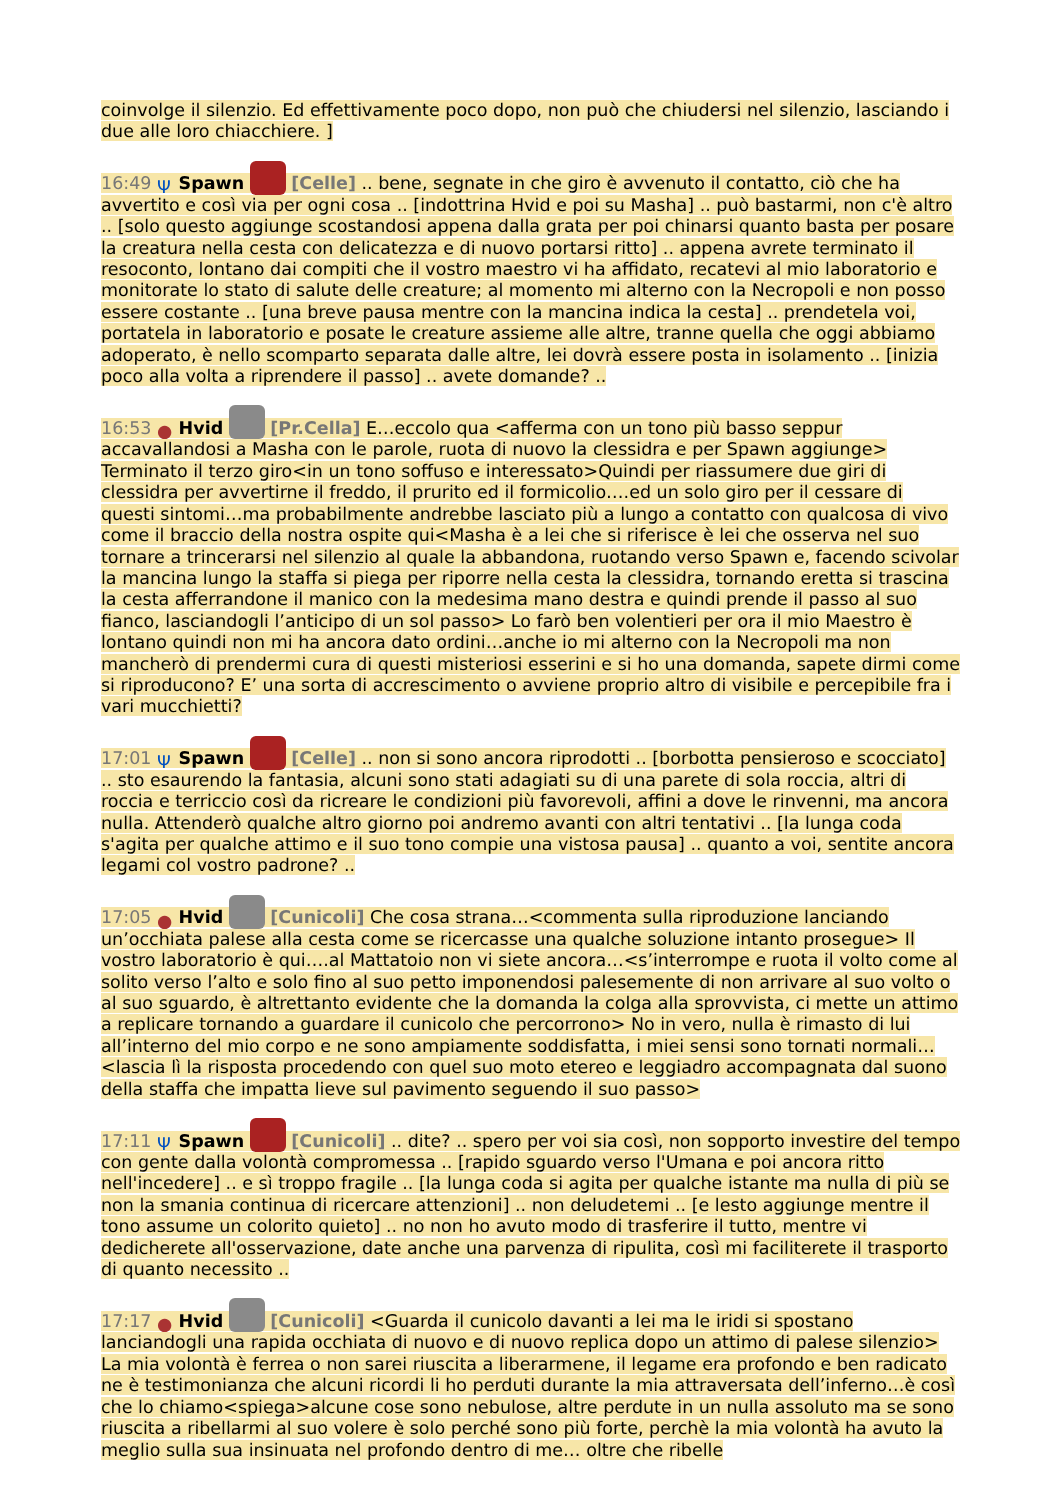coinvolge il silenzio. Ed effettivamente poco dopo, non può che chiudersi nel silenzio, lasciando i due alle loro chiacchiere. ]
16:49 Ψ Spawn [Celle] .. bene, segnate in che giro è avvenuto il contatto, ciò che ha avvertito e così via per ogni cosa .. [indottrina Hvid e poi su Masha] .. può bastarmi, non c'è altro .. [solo questo aggiunge scostandosi appena dalla grata per poi chinarsi quanto basta per posare la creatura nella cesta con delicatezza e di nuovo portarsi ritto] .. appena avrete terminato il resoconto, lontano dai compiti che il vostro maestro vi ha affidato, recatevi al mio laboratorio e monitorate lo stato di salute delle creature; al momento mi alterno con la Necropoli e non posso essere costante .. [una breve pausa mentre con la mancina indica la cesta] .. prendetela voi, portatela in laboratorio e posate le creature assieme alle altre, tranne quella che oggi abbiamo adoperato, è nello scomparto separata dalle altre, lei dovrà essere posta in isolamento .. [inizia poco alla volta a riprendere il passo] .. avete domande? ..
16:53 ● Hvid [Pr.Cella] E…eccolo qua <afferma con un tono più basso seppur accavallandosi a Masha con le parole, ruota di nuovo la clessidra e per Spawn aggiunge> Terminato il terzo giro<in un tono soffuso e interessato>Quindi per riassumere due giri di clessidra per avvertirne il freddo, il prurito ed il formicolio….ed un solo giro per il cessare di questi sintomi…ma probabilmente andrebbe lasciato più a lungo a contatto con qualcosa di vivo come il braccio della nostra ospite qui<Masha è a lei che si riferisce è lei che osserva nel suo tornare a trincerarsi nel silenzio al quale la abbandona, ruotando verso Spawn e, facendo scivolar la mancina lungo la staffa si piega per riporre nella cesta la clessidra, tornando eretta si trascina la cesta afferrandone il manico con la medesima mano destra e quindi prende il passo al suo fianco, lasciandogli l’anticipo di un sol passo> Lo farò ben volentieri per ora il mio Maestro è lontano quindi non mi ha ancora dato ordini…anche io mi alterno con la Necropoli ma non mancherò di prendermi cura di questi misteriosi esserini e si ho una domanda, sapete dirmi come si riproducono? E’ una sorta di accrescimento o avviene proprio altro di visibile e percepibile fra i vari mucchietti?
17:01 Ψ Spawn [Celle] .. non si sono ancora riprodotti .. [borbotta pensieroso e scocciato] .. sto esaurendo la fantasia, alcuni sono stati adagiati su di una parete di sola roccia, altri di roccia e terriccio così da ricreare le condizioni più favorevoli, affini a dove le rinvenni, ma ancora nulla. Attenderò qualche altro giorno poi andremo avanti con altri tentativi .. [la lunga coda s'agita per qualche attimo e il suo tono compie una vistosa pausa] .. quanto a voi, sentite ancora legami col vostro padrone? ..
17:05 ● Hvid [Cunicoli] Che cosa strana…<commenta sulla riproduzione lanciando un’occhiata palese alla cesta come se ricercasse una qualche soluzione intanto prosegue> Il vostro laboratorio è qui….al Mattatoio non vi siete ancora…<s’interrompe e ruota il volto come al solito verso l’alto e solo fino al suo petto imponendosi palesemente di non arrivare al suo volto o al suo sguardo, è altrettanto evidente che la domanda la colga alla sprovvista, ci mette un attimo a replicare tornando a guardare il cunicolo che percorrono> No in vero, nulla è rimasto di lui all’interno del mio corpo e ne sono ampiamente soddisfatta, i miei sensi sono tornati normali…<lascia lì la risposta procedendo con quel suo moto etereo e leggiadro accompagnata dal suono della staffa che impatta lieve sul pavimento seguendo il suo passo>
17:11 Ψ Spawn [Cunicoli] .. dite? .. spero per voi sia così, non sopporto investire del tempo con gente dalla volontà compromessa .. [rapido sguardo verso l'Umana e poi ancora ritto nell'incedere] .. e sì troppo fragile .. [la lunga coda si agita per qualche istante ma nulla di più se non la smania continua di ricercare attenzioni] .. non deludetemi .. [e lesto aggiunge mentre il tono assume un colorito quieto] .. no non ho avuto modo di trasferire il tutto, mentre vi dedicherete all'osservazione, date anche una parvenza di ripulita, così mi faciliterete il trasporto di quanto necessito ..
17:17 ● Hvid [Cunicoli] <Guarda il cunicolo davanti a lei ma le iridi si spostano lanciandogli una rapida occhiata di nuovo e di nuovo replica dopo un attimo di palese silenzio> La mia volontà è ferrea o non sarei riuscita a liberarmene, il legame era profondo e ben radicato ne è testimonianza che alcuni ricordi li ho perduti durante la mia attraversata dell’inferno…è così che lo chiamo<spiega>alcune cose sono nebulose, altre perdute in un nulla assoluto ma se sono riuscita a ribellarmi al suo volere è solo perché sono più forte, perchè la mia volontà ha avuto la meglio sulla sua insinuata nel profondo dentro di me… oltre che ribelle